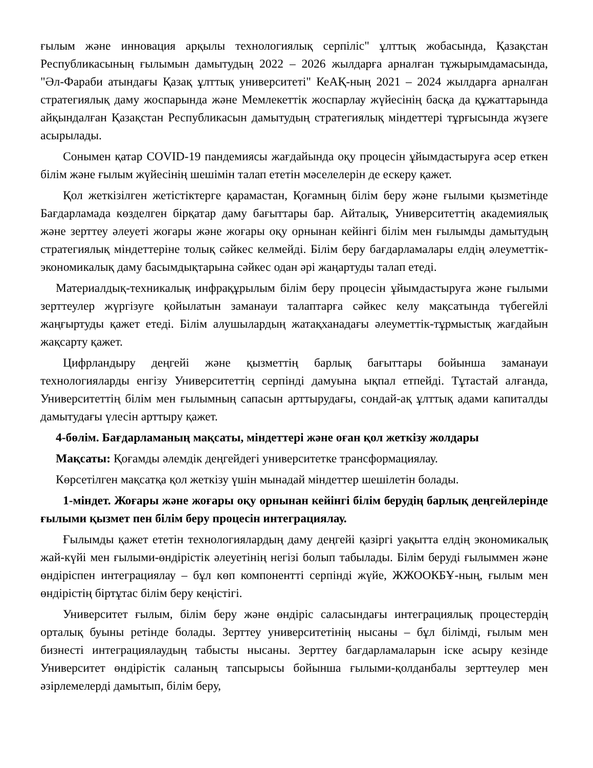ғылым және инновация арқылы технологиялық серпіліс" ұлттық жобасында, Қазақстан Республикасының ғылымын дамытудың 2022 – 2026 жылдарға арналған тұжырымдамасында, "Әл-Фараби атындағы Қазақ ұлттық университеті" КеАҚ-ның 2021 – 2024 жылдарға арналған стратегиялық даму жоспарында және Мемлекеттік жоспарлау жүйесінің басқа да құжаттарында айқындалған Қазақстан Республикасын дамытудың стратегиялық міндеттері тұрғысында жүзеге асырылады.
Сонымен қатар COVID-19 пандемиясы жағдайында оқу процесін ұйымдастыруға әсер еткен білім және ғылым жүйесінің шешімін талап ететін мәселелерін де ескеру қажет.
Қол жеткізілген жетістіктерге қарамастан, Қоғамның білім беру және ғылыми қызметінде Бағдарламада көзделген бірқатар даму бағыттары бар. Айталық, Университеттің академиялық және зерттеу әлеуеті жоғары және жоғары оқу орнынан кейінгі білім мен ғылымды дамытудың стратегиялық міндеттеріне толық сәйкес келмейді. Білім беру бағдарламалары елдің әлеуметтік-экономикалық даму басымдықтарына сәйкес одан әрі жаңартуды талап етеді.
Материалдық-техникалық инфрақұрылым білім беру процесін ұйымдастыруға және ғылыми зерттеулер жүргізуге қойылатын заманауи талаптарға сәйкес келу мақсатында түбегейлі жаңғыртуды қажет етеді. Білім алушылардың жатақханадағы әлеуметтік-тұрмыстық жағдайын жақсарту қажет.
Цифрландыру деңгейі және қызметтің барлық бағыттары бойынша заманауи технологияларды енгізу Университеттің серпінді дамуына ықпал етпейді. Тұтастай алғанда, Университеттің білім мен ғылымның сапасын арттырудағы, сондай-ақ ұлттық адами капиталды дамытудағы үлесін арттыру қажет.
4-бөлім. Бағдарламаның мақсаты, міндеттері және оған қол жеткізу жолдары
Мақсаты: Қоғамды әлемдік деңгейдегі университетке трансформациялау.
Көрсетілген мақсатқа қол жеткізу үшін мынадай міндеттер шешілетін болады.
1-міндет. Жоғары және жоғары оқу орнынан кейінгі білім берудің барлық деңгейлерінде ғылыми қызмет пен білім беру процесін интеграциялау.
Ғылымды қажет ететін технологиялардың даму деңгейі қазіргі уақытта елдің экономикалық жай-күйі мен ғылыми-өндірістік әлеуетінің негізі болып табылады. Білім беруді ғылыммен және өндіріспен интеграциялау – бұл көп компонентті серпінді жүйе, ЖЖООКБҰ-ның, ғылым мен өндірістің біртұтас білім беру кеңістігі.
Университет ғылым, білім беру және өндіріс саласындағы интеграциялық процестердің орталық буыны ретінде болады. Зерттеу университетінің нысаны – бұл білімді, ғылым мен бизнесті интеграциялаудың табысты нысаны. Зерттеу бағдарламаларын іске асыру кезінде Университет өндірістік саланың тапсырысы бойынша ғылыми-қолданбалы зерттеулер мен әзірлемелерді дамытып, білім беру,